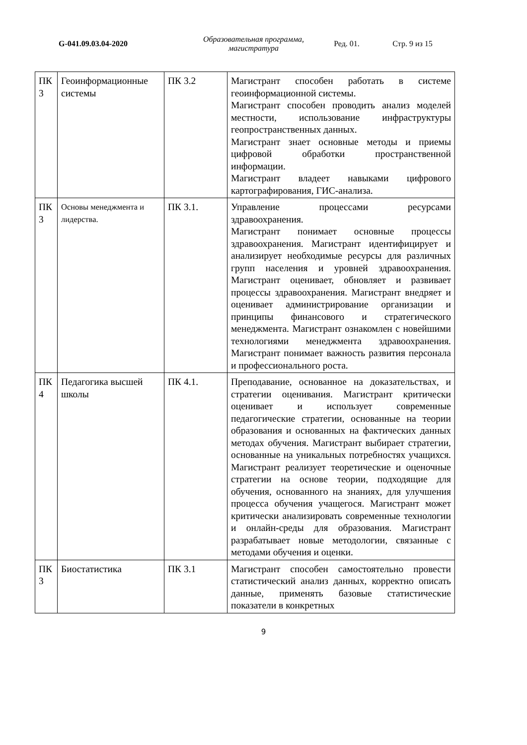G-041.09.03.04-2020
Образовательная программа, магистратура
Ред. 01. Стр. 9 из 15
| ПК 3 | Геоинформационные системы | ПК 3.2 | Магистрант способен работать в системе геоинформационной системы. Магистрант способен проводить анализ моделей местности, использование инфраструктуры геопространственных данных. Магистрант знает основные методы и приемы цифровой обработки пространственной информации. Магистрант владеет навыками цифрового картографирования, ГИС-анализа. |
| ПК 3 | Основы менеджмента и лидерства. | ПК 3.1. | Управление процессами ресурсами здравоохранения. Магистрант понимает основные процессы здравоохранения. Магистрант идентифицирует и анализирует необходимые ресурсы для различных групп населения и уровней здравоохранения. Магистрант оценивает, обновляет и развивает процессы здравоохранения. Магистрант внедряет и оценивает администрирование организации и принципы финансового и стратегического менеджмента. Магистрант ознакомлен с новейшими технологиями менеджмента здравоохранения. Магистрант понимает важность развития персонала и профессионального роста. |
| ПК 4 | Педагогика высшей школы | ПК 4.1. | Преподавание, основанное на доказательствах, и стратегии оценивания. Магистрант критически оценивает и использует современные педагогические стратегии, основанные на теории образования и основанных на фактических данных методах обучения. Магистрант выбирает стратегии, основанные на уникальных потребностях учащихся. Магистрант реализует теоретические и оценочные стратегии на основе теории, подходящие для обучения, основанного на знаниях, для улучшения процесса обучения учащегося. Магистрант может критически анализировать современные технологии и онлайн-среды для образования. Магистрант разрабатывает новые методологии, связанные с методами обучения и оценки. |
| ПК 3 | Биостатистика | ПК 3.1 | Магистрант способен самостоятельно провести статистический анализ данных, корректно описать данные, применять базовые статистические показатели в конкретных |
9